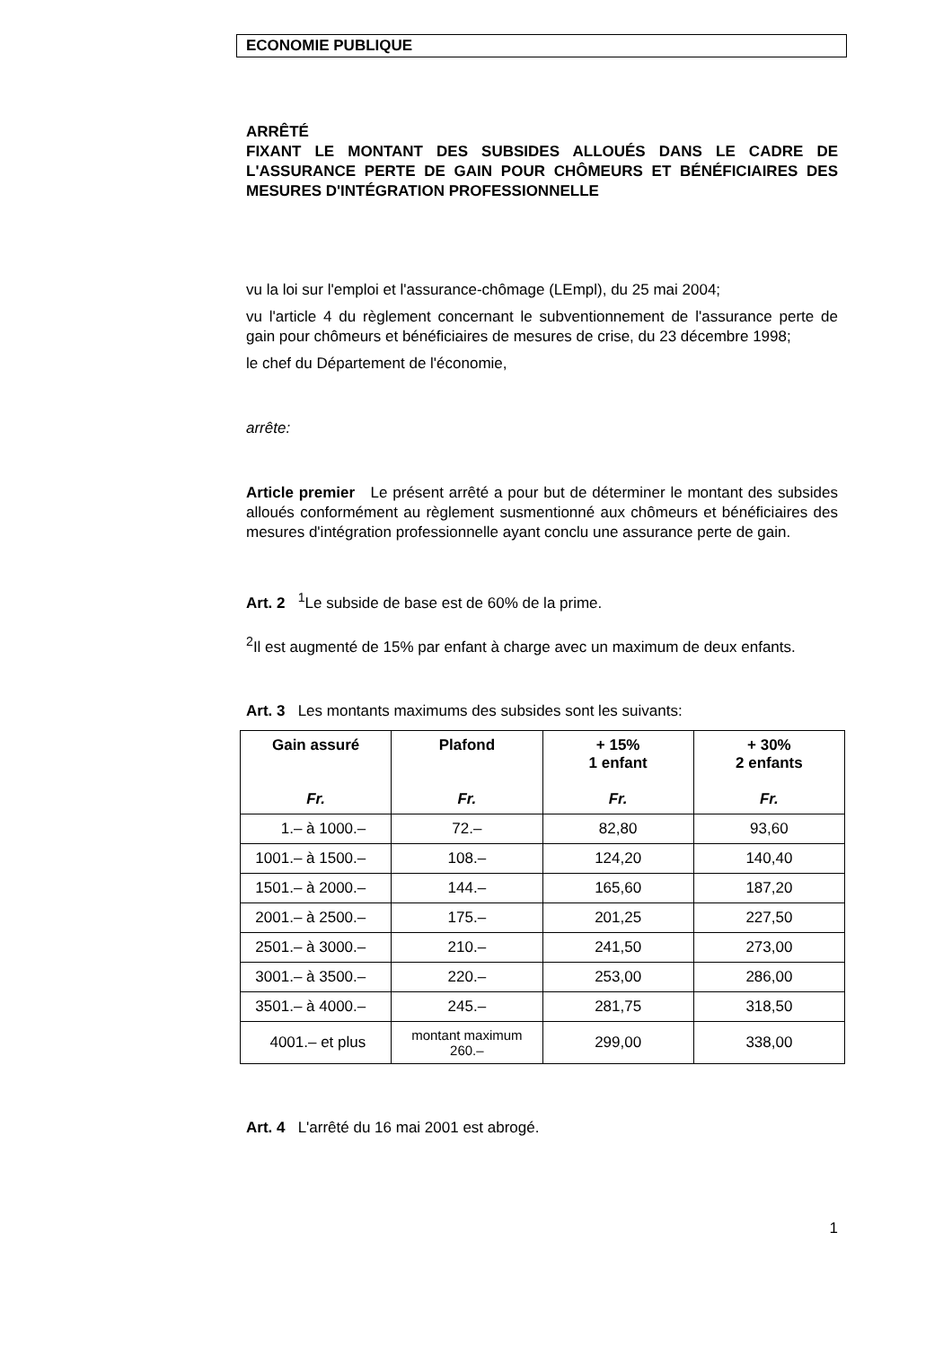ECONOMIE PUBLIQUE
ARRÊTÉ
FIXANT LE MONTANT DES SUBSIDES ALLOUÉS DANS LE CADRE DE L'ASSURANCE PERTE DE GAIN POUR CHÔMEURS ET BÉNÉFICIAIRES DES MESURES D'INTÉGRATION PROFESSIONNELLE
vu la loi sur l'emploi et l'assurance-chômage (LEmpl), du 25 mai 2004;
vu l'article 4 du règlement concernant le subventionnement de l'assurance perte de gain pour chômeurs et bénéficiaires de mesures de crise, du 23 décembre 1998;
le chef du Département de l'économie,
arrête:
Article premier Le présent arrêté a pour but de déterminer le montant des subsides alloués conformément au règlement susmentionné aux chômeurs et bénéficiaires des mesures d'intégration professionnelle ayant conclu une assurance perte de gain.
Art. 2 <sup>1</sup>Le subside de base est de 60% de la prime.
<sup>2</sup> Il est augmenté de 15% par enfant à charge avec un maximum de deux enfants.
Art. 3 Les montants maximums des subsides sont les suivants:
| Gain assuré Fr. | Plafond Fr. | + 15% 1 enfant Fr. | + 30% 2 enfants Fr. |
| --- | --- | --- | --- |
| 1.– à 1000.– | 72.– | 82,80 | 93,60 |
| 1001.– à 1500.– | 108.– | 124,20 | 140,40 |
| 1501.– à 2000.– | 144.– | 165,60 | 187,20 |
| 2001.– à 2500.– | 175.– | 201,25 | 227,50 |
| 2501.– à 3000.– | 210.– | 241,50 | 273,00 |
| 3001.– à 3500.– | 220.– | 253,00 | 286,00 |
| 3501.– à 4000.– | 245.– | 281,75 | 318,50 |
| 4001.– et plus | montant maximum 260.– | 299,00 | 338,00 |
Art. 4 L'arrêté du 16 mai 2001 est abrogé.
1